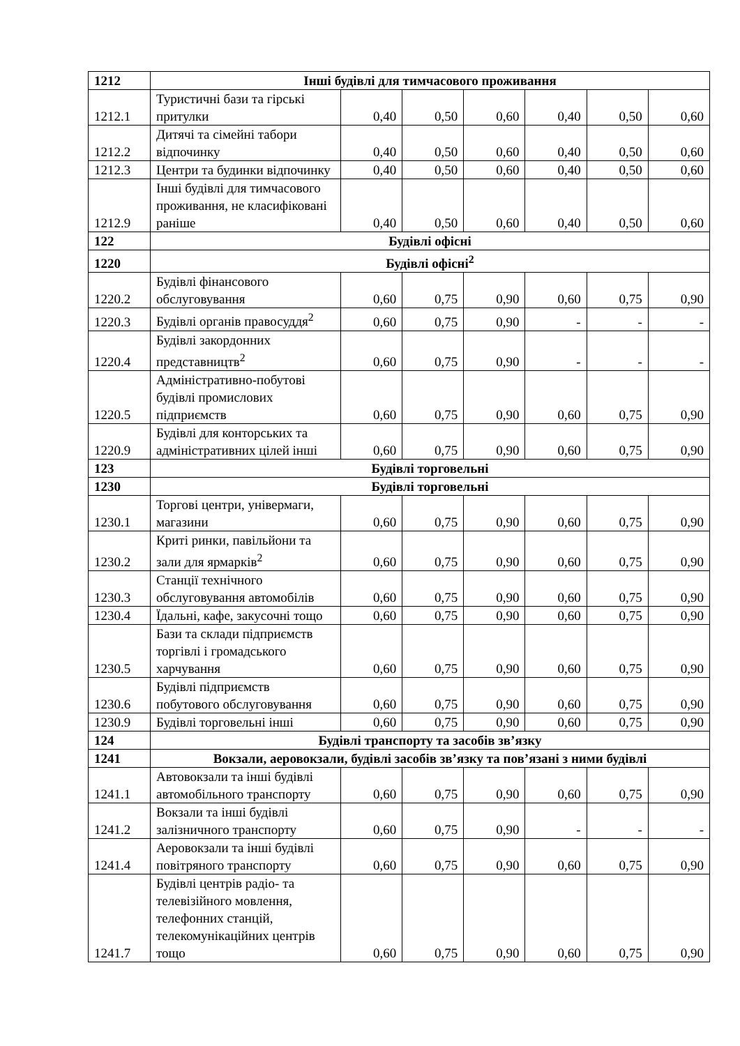| 1212 | Інші будівлі для тимчасового проживання | | | | | | |
| 1212.1 | Туристичні бази та гірські притулки | 0,40 | 0,50 | 0,60 | 0,40 | 0,50 | 0,60 |
| 1212.2 | Дитячі та сімейні табори відпочинку | 0,40 | 0,50 | 0,60 | 0,40 | 0,50 | 0,60 |
| 1212.3 | Центри та будинки відпочинку | 0,40 | 0,50 | 0,60 | 0,40 | 0,50 | 0,60 |
| 1212.9 | Інші будівлі для тимчасового проживання, не класифіковані раніше | 0,40 | 0,50 | 0,60 | 0,40 | 0,50 | 0,60 |
| 122 | Будівлі офісні | | | | | | |
| 1220 | Будівлі офісні<sup>2</sup> | | | | | | |
| 1220.2 | Будівлі фінансового обслуговування | 0,60 | 0,75 | 0,90 | 0,60 | 0,75 | 0,90 |
| 1220.3 | Будівлі органів правосуддя<sup>2</sup> | 0,60 | 0,75 | 0,90 | - | - | - |
| 1220.4 | Будівлі закордонних представництв<sup>2</sup> | 0,60 | 0,75 | 0,90 | - | - | - |
| 1220.5 | Адміністративно-побутові будівлі промислових підприємств | 0,60 | 0,75 | 0,90 | 0,60 | 0,75 | 0,90 |
| 1220.9 | Будівлі для конторських та адміністративних цілей інші | 0,60 | 0,75 | 0,90 | 0,60 | 0,75 | 0,90 |
| 123 | Будівлі торговельні | | | | | | |
| 1230 | Будівлі торговельні | | | | | | |
| 1230.1 | Торгові центри, універмаги, магазини | 0,60 | 0,75 | 0,90 | 0,60 | 0,75 | 0,90 |
| 1230.2 | Криті ринки, павільйони та зали для ярмарків<sup>2</sup> | 0,60 | 0,75 | 0,90 | 0,60 | 0,75 | 0,90 |
| 1230.3 | Станції технічного обслуговування автомобілів | 0,60 | 0,75 | 0,90 | 0,60 | 0,75 | 0,90 |
| 1230.4 | Їдальні, кафе, закусочні тощо | 0,60 | 0,75 | 0,90 | 0,60 | 0,75 | 0,90 |
| 1230.5 | Бази та склади підприємств торгівлі і громадського харчування | 0,60 | 0,75 | 0,90 | 0,60 | 0,75 | 0,90 |
| 1230.6 | Будівлі підприємств побутового обслуговування | 0,60 | 0,75 | 0,90 | 0,60 | 0,75 | 0,90 |
| 1230.9 | Будівлі торговельні інші | 0,60 | 0,75 | 0,90 | 0,60 | 0,75 | 0,90 |
| 124 | Будівлі транспорту та засобів зв’язку | | | | | | |
| 1241 | Вокзали, аеровокзали, будівлі засобів зв’язку та пов’язані з ними будівлі | | | | | | |
| 1241.1 | Автовокзали та інші будівлі автомобільного транспорту | 0,60 | 0,75 | 0,90 | 0,60 | 0,75 | 0,90 |
| 1241.2 | Вокзали та інші будівлі залізничного транспорту | 0,60 | 0,75 | 0,90 | - | - | - |
| 1241.4 | Аеровокзали та інші будівлі повітряного транспорту | 0,60 | 0,75 | 0,90 | 0,60 | 0,75 | 0,90 |
| 1241.7 | Будівлі центрів радіо- та телевізійного мовлення, телефонних станцій, телекомунікаційних центрів тощо | 0,60 | 0,75 | 0,90 | 0,60 | 0,75 | 0,90 |